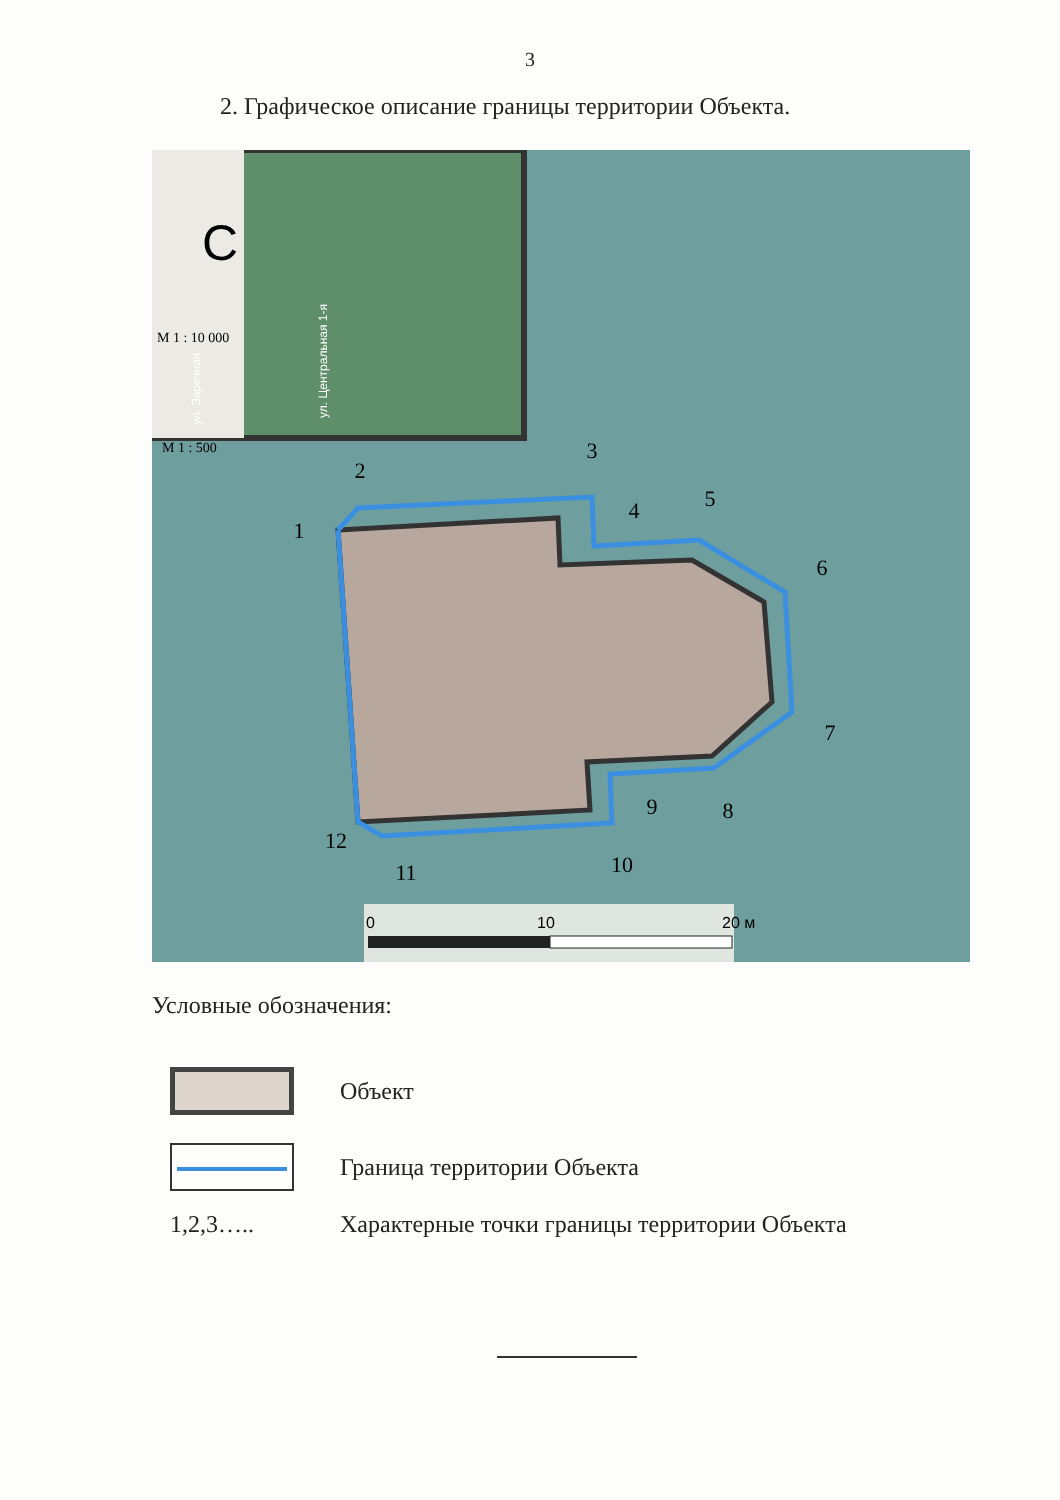3
2. Графическое описание границы территории Объекта.
М 1 : 10 000
М 1 : 500
С
ул. Центральная 1-я
ул. Заречная
1
2
3
4
5
6
7
8
9
10
11
12
0
10
20 м
Условные обозначения:
Объект
Граница территории Объекта
1,2,3…..
Характерные точки границы территории Объекта